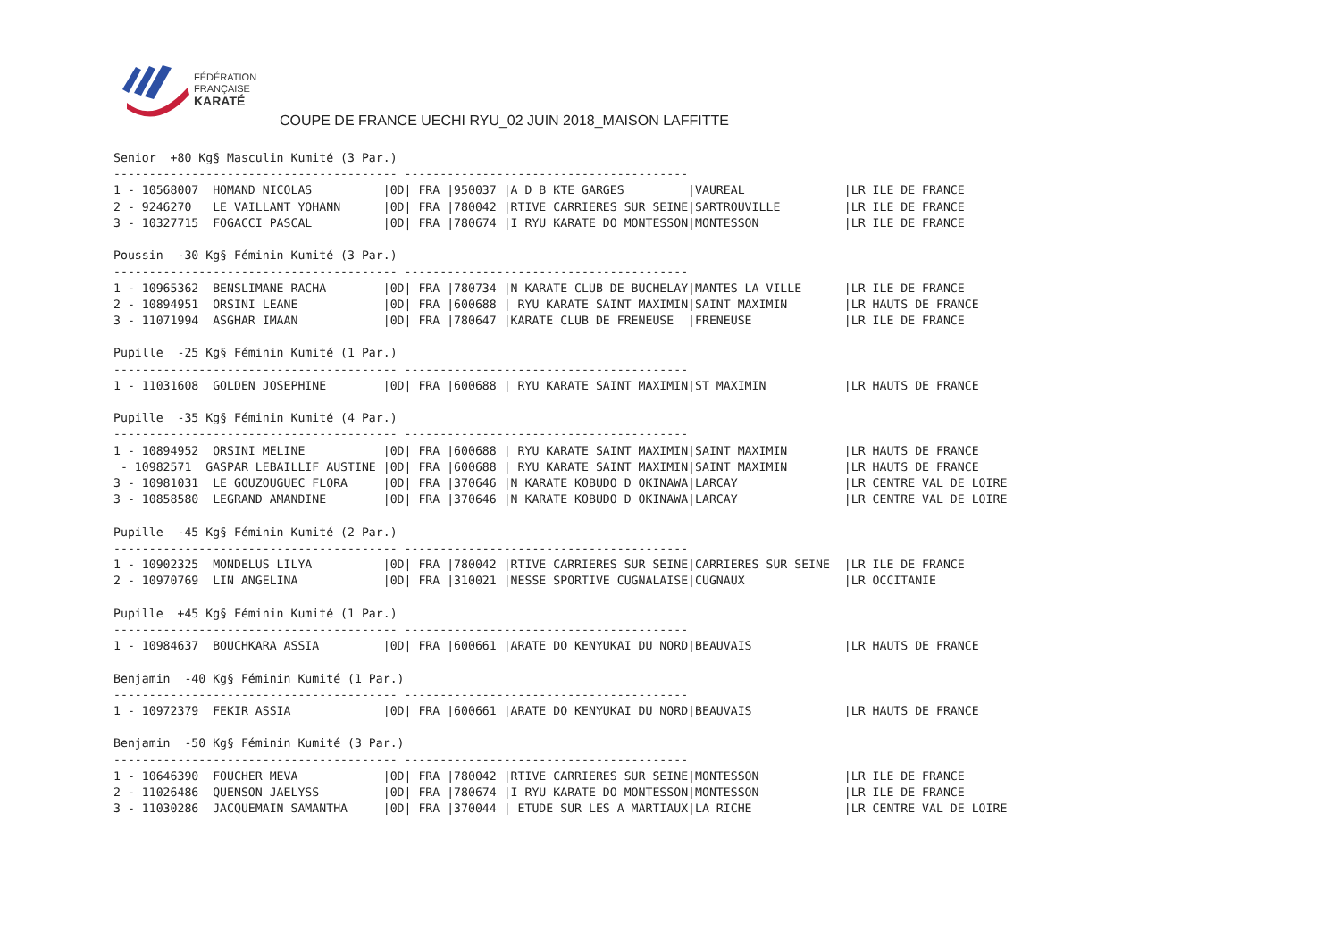FÉDÉRATION
FRANÇAISE
KARATÉ
COUPE DE FRANCE UECHI RYU_02 JUIN 2018_MAISON LAFFITTE
Senior  +80 Kg§ Masculin Kumité (3 Par.)
---------------------------------------- ----------------------------------------
1 - 10568007  HOMAND NICOLAS          |0D| FRA |950037 |A D B KTE GARGES         |VAUREAL              |LR ILE DE FRANCE
2 - 9246270   LE VAILLANT YOHANN      |0D| FRA |780042 |RTIVE CARRIERES SUR SEINE|SARTROUVILLE         |LR ILE DE FRANCE
3 - 10327715  FOGACCI PASCAL          |0D| FRA |780674 |I RYU KARATE DO MONTESSON|MONTESSON            |LR ILE DE FRANCE

Poussin  -30 Kg§ Féminin Kumité (3 Par.)
---------------------------------------- ----------------------------------------
1 - 10965362  BENSLIMANE RACHA        |0D| FRA |780734 |N KARATE CLUB DE BUCHELAY|MANTES LA VILLE      |LR ILE DE FRANCE
2 - 10894951  ORSINI LEANE            |0D| FRA |600688 | RYU KARATE SAINT MAXIMIN|SAINT MAXIMIN        |LR HAUTS DE FRANCE
3 - 11071994  ASGHAR IMAAN            |0D| FRA |780647 |KARATE CLUB DE FRENEUSE  |FRENEUSE             |LR ILE DE FRANCE

Pupille  -25 Kg§ Féminin Kumité (1 Par.)
---------------------------------------- ----------------------------------------
1 - 11031608  GOLDEN JOSEPHINE        |0D| FRA |600688 | RYU KARATE SAINT MAXIMIN|ST MAXIMIN           |LR HAUTS DE FRANCE

Pupille  -35 Kg§ Féminin Kumité (4 Par.)
---------------------------------------- ----------------------------------------
1 - 10894952  ORSINI MELINE           |0D| FRA |600688 | RYU KARATE SAINT MAXIMIN|SAINT MAXIMIN        |LR HAUTS DE FRANCE
 - 10982571  GASPAR LEBAILLIF AUSTINE |0D| FRA |600688 | RYU KARATE SAINT MAXIMIN|SAINT MAXIMIN        |LR HAUTS DE FRANCE
3 - 10981031  LE GOUZOUGUEC FLORA     |0D| FRA |370646 |N KARATE KOBUDO D OKINAWA|LARCAY               |LR CENTRE VAL DE LOIRE
3 - 10858580  LEGRAND AMANDINE        |0D| FRA |370646 |N KARATE KOBUDO D OKINAWA|LARCAY               |LR CENTRE VAL DE LOIRE

Pupille  -45 Kg§ Féminin Kumité (2 Par.)
---------------------------------------- ----------------------------------------
1 - 10902325  MONDELUS LILYA          |0D| FRA |780042 |RTIVE CARRIERES SUR SEINE|CARRIERES SUR SEINE  |LR ILE DE FRANCE
2 - 10970769  LIN ANGELINA            |0D| FRA |310021 |NESSE SPORTIVE CUGNALAISE|CUGNAUX              |LR OCCITANIE

Pupille  +45 Kg§ Féminin Kumité (1 Par.)
---------------------------------------- ----------------------------------------
1 - 10984637  BOUCHKARA ASSIA         |0D| FRA |600661 |ARATE DO KENYUKAI DU NORD|BEAUVAIS             |LR HAUTS DE FRANCE

Benjamin  -40 Kg§ Féminin Kumité (1 Par.)
---------------------------------------- ----------------------------------------
1 - 10972379  FEKIR ASSIA             |0D| FRA |600661 |ARATE DO KENYUKAI DU NORD|BEAUVAIS             |LR HAUTS DE FRANCE

Benjamin  -50 Kg§ Féminin Kumité (3 Par.)
---------------------------------------- ----------------------------------------
1 - 10646390  FOUCHER MEVA            |0D| FRA |780042 |RTIVE CARRIERES SUR SEINE|MONTESSON            |LR ILE DE FRANCE
2 - 11026486  QUENSON JAELYSS         |0D| FRA |780674 |I RYU KARATE DO MONTESSON|MONTESSON            |LR ILE DE FRANCE
3 - 11030286  JACQUEMAIN SAMANTHA     |0D| FRA |370044 | ETUDE SUR LES A MARTIAUX|LA RICHE             |LR CENTRE VAL DE LOIRE